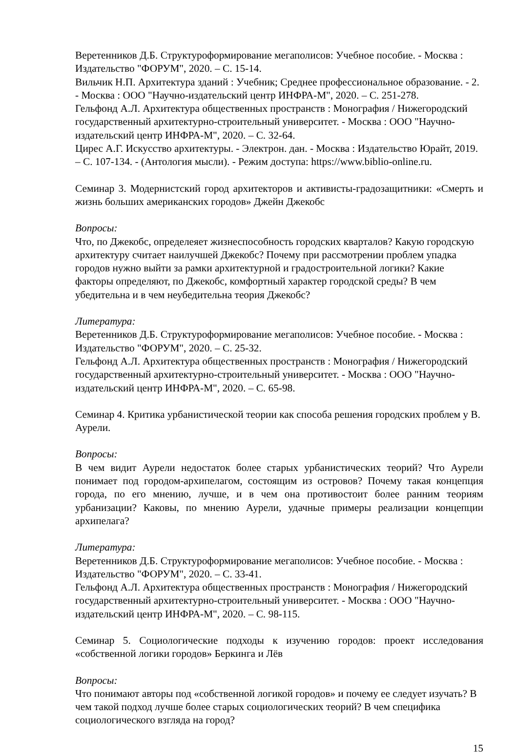Веретенников Д.Б. Структуроформирование мегаполисов: Учебное пособие. - Москва : Издательство "ФОРУМ", 2020. – С. 15-14.
Вильчик Н.П. Архитектура зданий : Учебник; Среднее профессиональное образование. - 2. - Москва : ООО "Научно-издательский центр ИНФРА-М", 2020. – С. 251-278.
Гельфонд А.Л. Архитектура общественных пространств : Монография / Нижегородский государственный архитектурно-строительный университет. - Москва : ООО "Научно-издательский центр ИНФРА-М", 2020. – С. 32-64.
Цирес А.Г. Искусство архитектуры. - Электрон. дан. - Москва : Издательство Юрайт, 2019. – С. 107-134. - (Антология мысли). - Режим доступа: https://www.biblio-online.ru.
Семинар 3. Модернистский город архитекторов и активисты-градозащитники: «Смерть и жизнь больших американских городов» Джейн Джекобс
Вопросы:
Что, по Джекобс, определеяет жизнеспособность городских кварталов? Какую городскую архитектуру считает наилучшей Джекобс? Почему при рассмотрении проблем упадка городов нужно выйти за рамки архитектурной и градостроительной логики? Какие факторы определяют, по Джекобс, комфортный характер городской среды? В чем убедительна и в чем неубедительна теория Джекобс?
Литература:
Веретенников Д.Б. Структуроформирование мегаполисов: Учебное пособие. - Москва : Издательство "ФОРУМ", 2020. – С. 25-32.
Гельфонд А.Л. Архитектура общественных пространств : Монография / Нижегородский государственный архитектурно-строительный университет. - Москва : ООО "Научно-издательский центр ИНФРА-М", 2020. – С. 65-98.
Семинар 4. Критика урбанистической теории как способа решения городских проблем у В. Аурели.
Вопросы:
В чем видит Аурели недостаток более старых урбанистических теорий? Что Аурели понимает под городом-архипелагом, состоящим из островов? Почему такая концепция города, по его мнению, лучше, и в чем она противостоит более ранним теориям урбанизации? Каковы, по мнению Аурели, удачные примеры реализации концепции архипелага?
Литература:
Веретенников Д.Б. Структуроформирование мегаполисов: Учебное пособие. - Москва : Издательство "ФОРУМ", 2020. – С. 33-41.
Гельфонд А.Л. Архитектура общественных пространств : Монография / Нижегородский государственный архитектурно-строительный университет. - Москва : ООО "Научно-издательский центр ИНФРА-М", 2020. – С. 98-115.
Семинар 5. Социологические подходы к изучению городов: проект исследования «собственной логики городов» Беркинга и Лёв
Вопросы:
Что понимают авторы под «собственной логикой городов» и почему ее следует изучать? В чем такой подход лучше более старых социологических теорий? В чем специфика социологического взгляда на город?
15